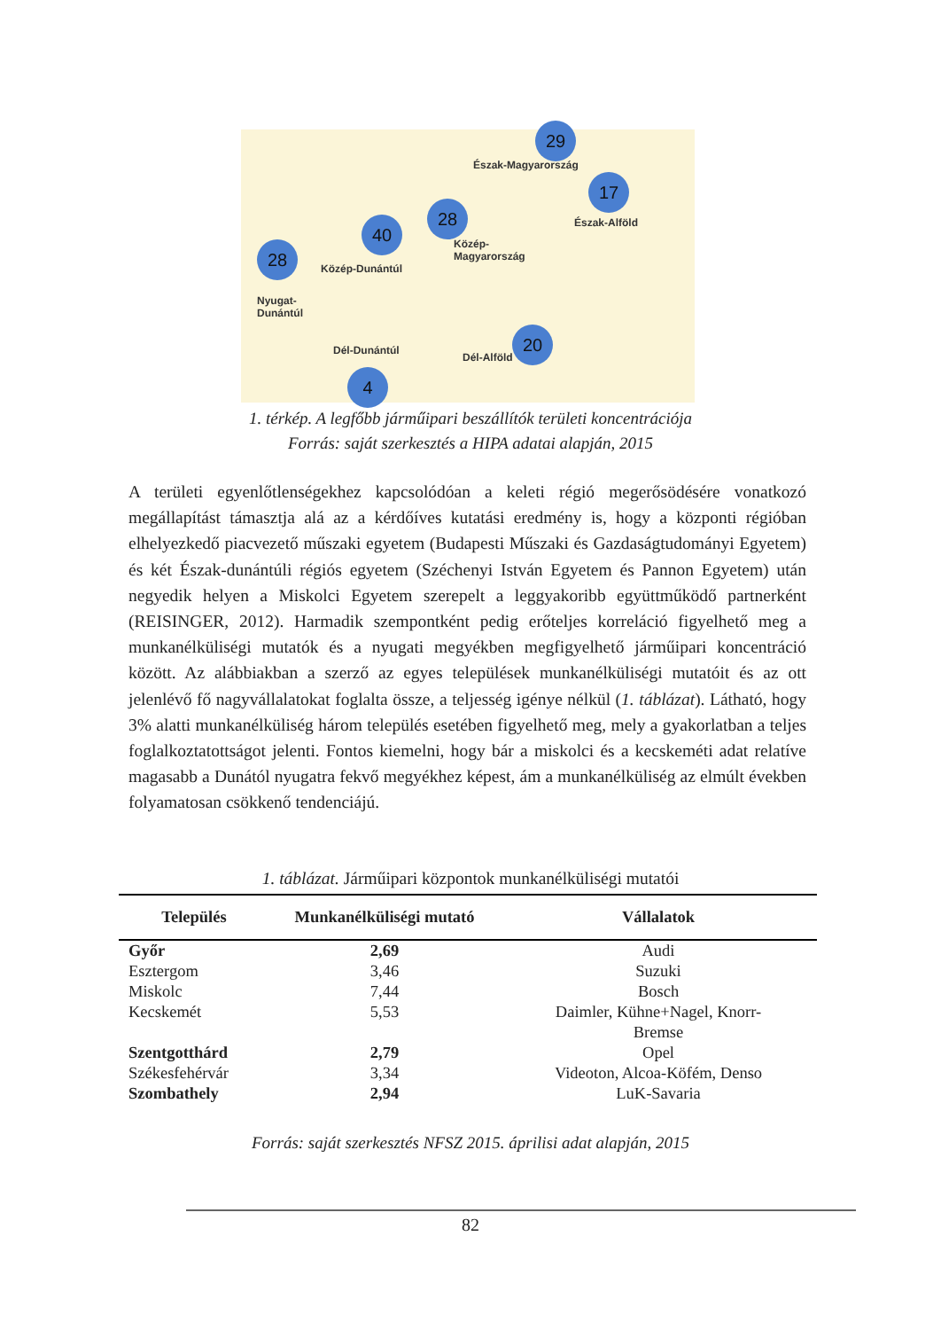29
Észak-Magyarország
17
Észak-Alföld
28
Közép-
Magyarország
40
Közép-Dunántúl
28
Nyugat-
Dunántúl
Dél-Dunántúl
Dél-Alföld
20
4
1. térkép. A legfőbb járműipari beszállítók területi koncentrációja
Forrás: saját szerkesztés a HIPA adatai alapján, 2015
A területi egyenlőtlenségekhez kapcsolódóan a keleti régió megerősödésére vonatkozó megállapítást támasztja alá az a kérdőíves kutatási eredmény is, hogy a központi régióban elhelyezkedő piacvezető műszaki egyetem (Budapesti Műszaki és Gazdaságtudományi Egyetem) és két Észak-dunántúli régiós egyetem (Széchenyi István Egyetem és Pannon Egyetem) után negyedik helyen a Miskolci Egyetem szerepelt a leggyakoribb együttműködő partnerként (REISINGER, 2012). Harmadik szempontként pedig erőteljes korreláció figyelhető meg a munkanélküliségi mutatók és a nyugati megyékben megfigyelhető járműipari koncentráció között. Az alábbiakban a szerző az egyes települések munkanélküliségi mutatóit és az ott jelenlévő fő nagyvállalatokat foglalta össze, a teljesség igénye nélkül (1. táblázat). Látható, hogy 3% alatti munkanélküliség három település esetében figyelhető meg, mely a gyakorlatban a teljes foglalkoztatottságot jelenti. Fontos kiemelni, hogy bár a miskolci és a kecskeméti adat relatíve magasabb a Dunától nyugatra fekvő megyékhez képest, ám a munkanélküliség az elmúlt években folyamatosan csökkenő tendenciájú.
1. táblázat. Járműipari központok munkanélküliségi mutatói
| Település | Munkanélküliségi mutató | Vállalatok |
| --- | --- | --- |
| Győr | 2,69 | Audi |
| Esztergom | 3,46 | Suzuki |
| Miskolc | 7,44 | Bosch |
| Kecskemét | 5,53 | Daimler, Kühne+Nagel, Knorr- Bremse |
| Szentgotthárd | 2,79 | Opel |
| Székesfehérvár | 3,34 | Videoton, Alcoa-Köfém, Denso |
| Szombathely | 2,94 | LuK-Savaria |
Forrás: saját szerkesztés NFSZ 2015. áprilisi adat alapján, 2015
82